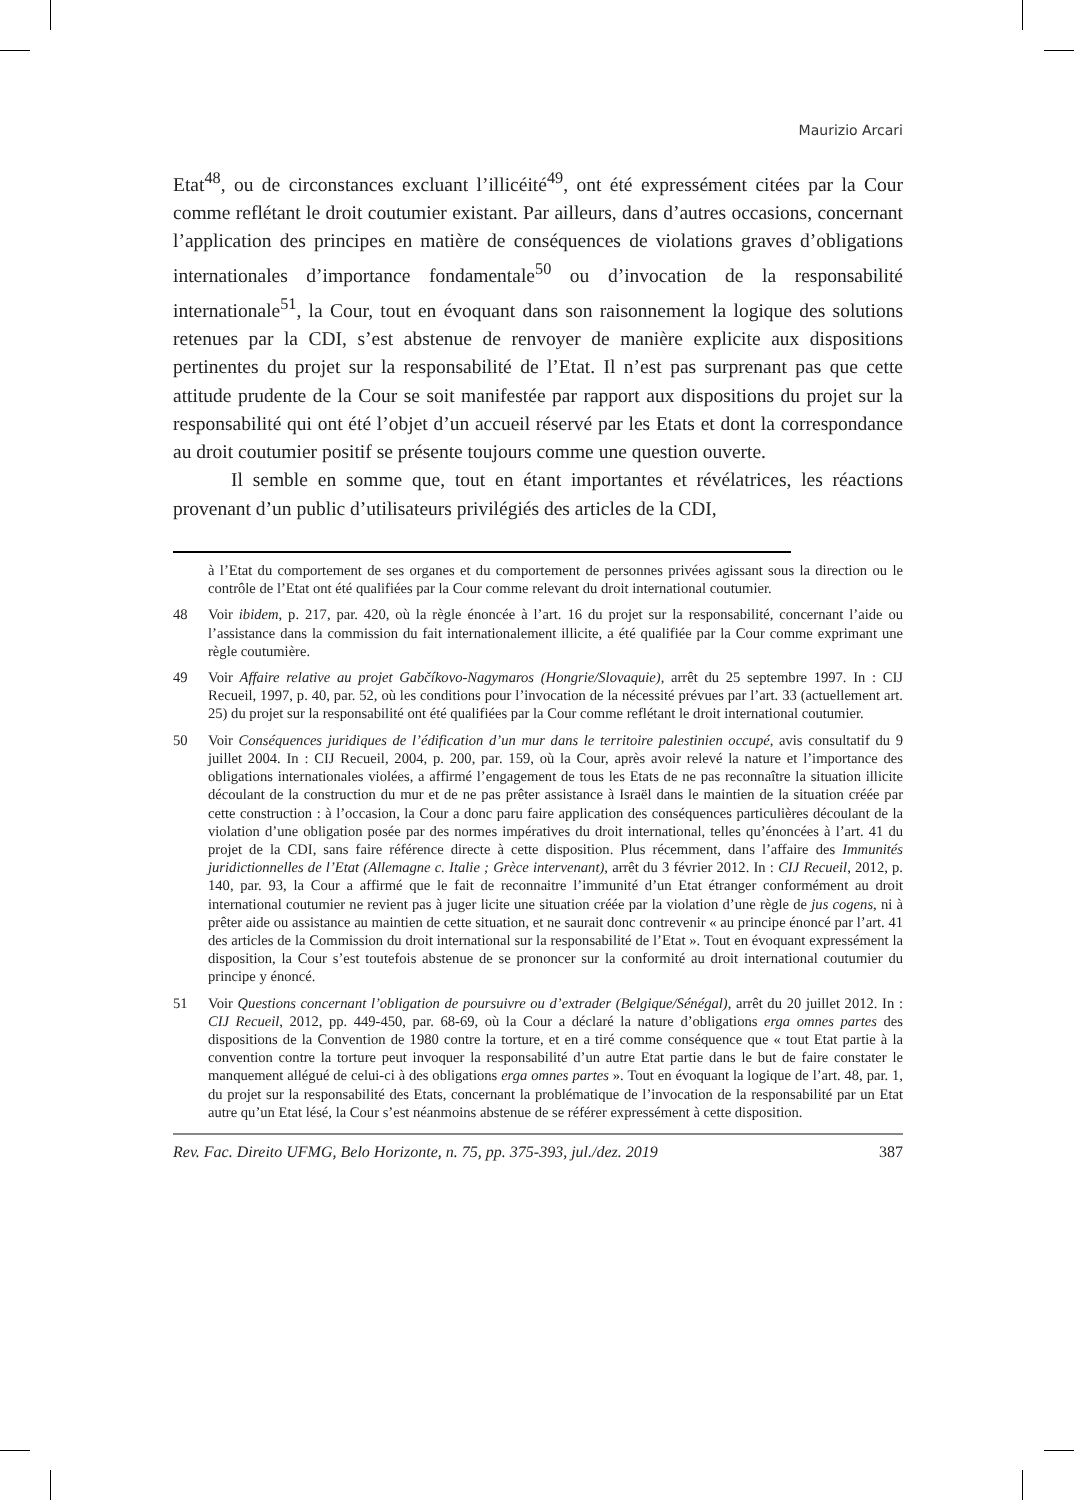Maurizio Arcari
Etat<sup>48</sup>, ou de circonstances excluant l’illicéité<sup>49</sup>, ont été expressément citées par la Cour comme reflétant le droit coutumier existant. Par ailleurs, dans d’autres occasions, concernant l’application des principes en matière de conséquences de violations graves d’obligations internationales d’importance fondamentale<sup>50</sup> ou d’invocation de la responsabilité internationale<sup>51</sup>, la Cour, tout en évoquant dans son raisonnement la logique des solutions retenues par la CDI, s’est abstenue de renvoyer de manière explicite aux dispositions pertinentes du projet sur la responsabilité de l’Etat. Il n’est pas surprenant pas que cette attitude prudente de la Cour se soit manifestée par rapport aux dispositions du projet sur la responsabilité qui ont été l’objet d’un accueil réservé par les Etats et dont la correspondance au droit coutumier positif se présente toujours comme une question ouverte.
Il semble en somme que, tout en étant importantes et révélatrices, les réactions provenant d’un public d’utilisateurs privilégiés des articles de la CDI,
à l’Etat du comportement de ses organes et du comportement de personnes privées agissant sous la direction ou le contrôle de l’Etat ont été qualifiées par la Cour comme relevant du droit international coutumier.
48 Voir ibidem, p. 217, par. 420, où la règle énoncée à l’art. 16 du projet sur la responsabilité, concernant l’aide ou l’assistance dans la commission du fait internationalement illicite, a été qualifiée par la Cour comme exprimant une règle coutumière.
49 Voir Affaire relative au projet Gabčíkovo-Nagymaros (Hongrie/Slovaquie), arrêt du 25 septembre 1997. In : CIJ Recueil, 1997, p. 40, par. 52, où les conditions pour l’invocation de la nécessité prévues par l’art. 33 (actuellement art. 25) du projet sur la responsabilité ont été qualifiées par la Cour comme reflétant le droit international coutumier.
50 Voir Conséquences juridiques de l’édification d’un mur dans le territoire palestinien occupé, avis consultatif du 9 juillet 2004. In : CIJ Recueil, 2004, p. 200, par. 159, où la Cour, après avoir relevé la nature et l’importance des obligations internationales violées, a affirmé l’engagement de tous les Etats de ne pas reconnaître la situation illicite découlant de la construction du mur et de ne pas prêter assistance à Israël dans le maintien de la situation créée par cette construction : à l’occasion, la Cour a donc paru faire application des conséquences particulières découlant de la violation d’une obligation posée par des normes impératives du droit international, telles qu’énoncées à l’art. 41 du projet de la CDI, sans faire référence directe à cette disposition. Plus récemment, dans l’affaire des Immunités juridictionnelles de l’Etat (Allemagne c. Italie ; Grèce intervenant), arrêt du 3 février 2012. In : CIJ Recueil, 2012, p. 140, par. 93, la Cour a affirmé que le fait de reconnaitre l’immunité d’un Etat étranger conformément au droit international coutumier ne revient pas à juger licite une situation créée par la violation d’une règle de jus cogens, ni à prêter aide ou assistance au maintien de cette situation, et ne saurait donc contrevenir « au principe énoncé par l’art. 41 des articles de la Commission du droit international sur la responsabilité de l’Etat ». Tout en évoquant expressément la disposition, la Cour s’est toutefois abstenue de se prononcer sur la conformité au droit international coutumier du principe y énoncé.
51 Voir Questions concernant l’obligation de poursuivre ou d’extrader (Belgique/Sénégal), arrêt du 20 juillet 2012. In : CIJ Recueil, 2012, pp. 449-450, par. 68-69, où la Cour a déclaré la nature d’obligations erga omnes partes des dispositions de la Convention de 1980 contre la torture, et en a tiré comme conséquence que « tout Etat partie à la convention contre la torture peut invoquer la responsabilité d’un autre Etat partie dans le but de faire constater le manquement allégué de celui-ci à des obligations erga omnes partes ». Tout en évoquant la logique de l’art. 48, par. 1, du projet sur la responsabilité des Etats, concernant la problématique de l’invocation de la responsabilité par un Etat autre qu’un Etat lésé, la Cour s’est néanmoins abstenue de se référer expressément à cette disposition.
Rev. Fac. Direito UFMG, Belo Horizonte, n. 75, pp. 375-393, jul./dez. 2019 387